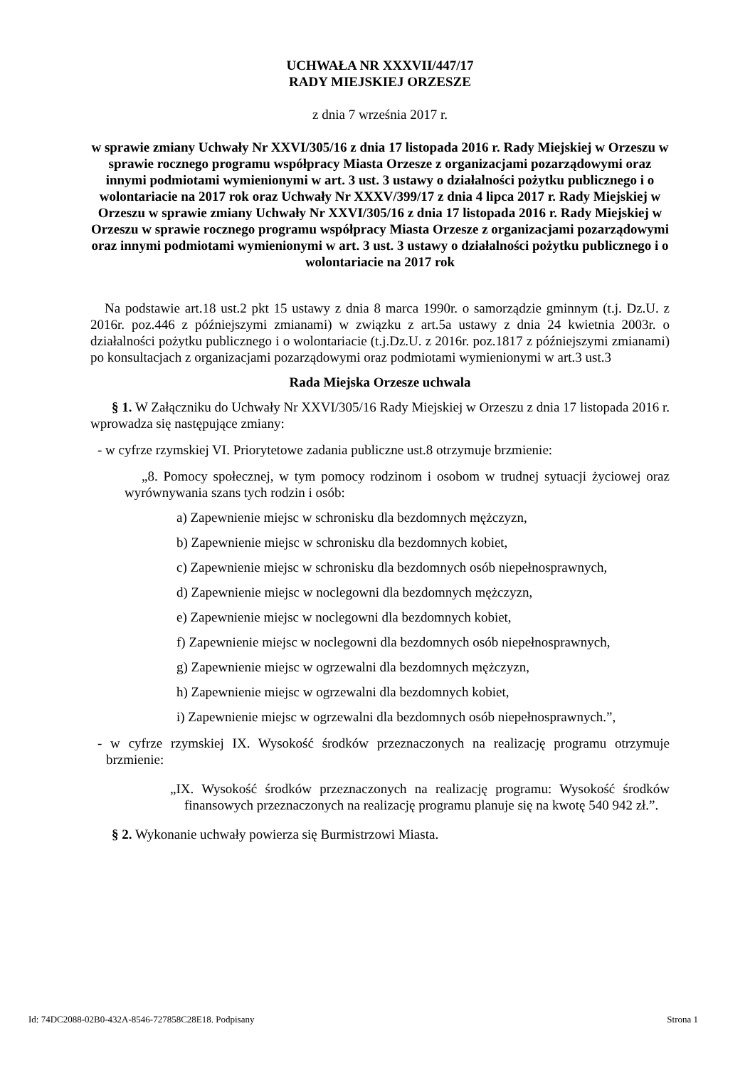UCHWAŁA NR XXXVII/447/17
RADY MIEJSKIEJ ORZESZE
z dnia 7 września 2017 r.
w sprawie zmiany Uchwały Nr XXVI/305/16 z dnia 17 listopada 2016 r. Rady Miejskiej w Orzeszu w sprawie rocznego programu współpracy Miasta Orzesze z organizacjami pozarządowymi oraz innymi podmiotami wymienionymi w art. 3 ust. 3 ustawy o działalności pożytku publicznego i o wolontariacie na 2017 rok oraz Uchwały Nr XXXV/399/17 z dnia 4 lipca 2017 r. Rady Miejskiej w Orzeszu w sprawie zmiany Uchwały Nr XXVI/305/16 z dnia 17 listopada 2016 r. Rady Miejskiej w Orzeszu w sprawie rocznego programu współpracy Miasta Orzesze z organizacjami pozarządowymi oraz innymi podmiotami wymienionymi w art. 3 ust. 3 ustawy o działalności pożytku publicznego i o wolontariacie na 2017 rok
Na podstawie art.18 ust.2 pkt 15 ustawy z dnia 8 marca 1990r. o samorządzie gminnym (t.j. Dz.U. z 2016r. poz.446 z późniejszymi zmianami) w związku z art.5a ustawy z dnia 24 kwietnia 2003r. o działalności pożytku publicznego i o wolontariacie (t.j.Dz.U. z 2016r. poz.1817 z późniejszymi zmianami) po konsultacjach z organizacjami pozarządowymi oraz podmiotami wymienionymi w art.3 ust.3
Rada Miejska Orzesze uchwala
§ 1. W Załączniku do Uchwały Nr XXVI/305/16 Rady Miejskiej w Orzeszu z dnia 17 listopada 2016 r. wprowadza się następujące zmiany:
- w cyfrze rzymskiej VI. Priorytetowe zadania publiczne ust.8 otrzymuje brzmienie:
„8. Pomocy społecznej, w tym pomocy rodzinom i osobom w trudnej sytuacji życiowej oraz wyrównywania szans tych rodzin i osób:
a) Zapewnienie miejsc w schronisku dla bezdomnych mężczyzn,
b) Zapewnienie miejsc w schronisku dla bezdomnych kobiet,
c) Zapewnienie miejsc w schronisku dla bezdomnych osób niepełnosprawnych,
d) Zapewnienie miejsc w noclegowni dla bezdomnych mężczyzn,
e) Zapewnienie miejsc w noclegowni dla bezdomnych kobiet,
f) Zapewnienie miejsc w noclegowni dla bezdomnych osób niepełnosprawnych,
g) Zapewnienie miejsc w ogrzewalni dla bezdomnych mężczyzn,
h) Zapewnienie miejsc w ogrzewalni dla bezdomnych kobiet,
i) Zapewnienie miejsc w ogrzewalni dla bezdomnych osób niepełnosprawnych.”,
- w cyfrze rzymskiej IX. Wysokość środków przeznaczonych na realizację programu otrzymuje brzmienie:
„IX. Wysokość środków przeznaczonych na realizację programu: Wysokość środków finansowych przeznaczonych na realizację programu planuje się na kwotę 540 942 zł.”.
§ 2. Wykonanie uchwały powierza się Burmistrzowi Miasta.
Id: 74DC2088-02B0-432A-8546-727858C28E18. Podpisany Strona 1